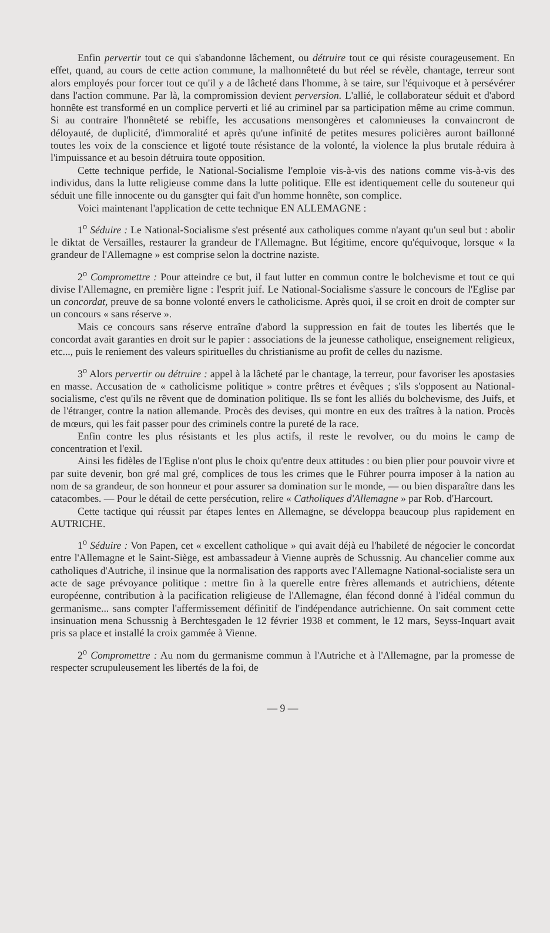Enfin pervertir tout ce qui s'abandonne lâchement, ou détruire tout ce qui résiste courageusement. En effet, quand, au cours de cette action commune, la malhonnêteté du but réel se révèle, chantage, terreur sont alors employés pour forcer tout ce qu'il y a de lâcheté dans l'homme, à se taire, sur l'équivoque et à persévérer dans l'action commune. Par là, la compromission devient perversion. L'allié, le collaborateur séduit et d'abord honnête est transformé en un complice perverti et lié au criminel par sa participation même au crime commun. Si au contraire l'honnêteté se rebiffe, les accusations mensongères et calomnieuses la convaincront de déloyauté, de duplicité, d'immoralité et après qu'une infinité de petites mesures policières auront baillonné toutes les voix de la conscience et ligoté toute résistance de la volonté, la violence la plus brutale réduira à l'impuissance et au besoin détruira toute opposition.
Cette technique perfide, le National-Socialisme l'emploie vis-à-vis des nations comme vis-à-vis des individus, dans la lutte religieuse comme dans la lutte politique. Elle est identiquement celle du souteneur qui séduit une fille innocente ou du gansgter qui fait d'un homme honnête, son complice.
Voici maintenant l'application de cette technique EN ALLEMAGNE :
1<sup>o</sup> Séduire : Le National-Socialisme s'est présenté aux catholiques comme n'ayant qu'un seul but : abolir le diktat de Versailles, restaurer la grandeur de l'Allemagne. But légitime, encore qu'équivoque, lorsque « la grandeur de l'Allemagne » est comprise selon la doctrine naziste.
2<sup>o</sup> Compromettre : Pour atteindre ce but, il faut lutter en commun contre le bolchevisme et tout ce qui divise l'Allemagne, en première ligne : l'esprit juif. Le National-Socialisme s'assure le concours de l'Eglise par un concordat, preuve de sa bonne volonté envers le catholicisme. Après quoi, il se croit en droit de compter sur un concours « sans réserve ».
Mais ce concours sans réserve entraîne d'abord la suppression en fait de toutes les libertés que le concordat avait garanties en droit sur le papier : associations de la jeunesse catholique, enseignement religieux, etc..., puis le reniement des valeurs spirituelles du christianisme au profit de celles du nazisme.
3<sup>o</sup> Alors pervertir ou détruire : appel à la lâcheté par le chantage, la terreur, pour favoriser les apostasies en masse. Accusation de « catholicisme politique » contre prêtres et évêques ; s'ils s'opposent au National-socialisme, c'est qu'ils ne rêvent que de domination politique. Ils se font les alliés du bolchevisme, des Juifs, et de l'étranger, contre la nation allemande. Procès des devises, qui montre en eux des traîtres à la nation. Procès de mœurs, qui les fait passer pour des criminels contre la pureté de la race.
Enfin contre les plus résistants et les plus actifs, il reste le revolver, ou du moins le camp de concentration et l'exil.
Ainsi les fidèles de l'Eglise n'ont plus le choix qu'entre deux attitudes : ou bien plier pour pouvoir vivre et par suite devenir, bon gré mal gré, complices de tous les crimes que le Führer pourra imposer à la nation au nom de sa grandeur, de son honneur et pour assurer sa domination sur le monde, — ou bien disparaître dans les catacombes. — Pour le détail de cette persécution, relire « Catholiques d'Allemagne » par Rob. d'Harcourt.
Cette tactique qui réussit par étapes lentes en Allemagne, se développa beaucoup plus rapidement en AUTRICHE.
1<sup>o</sup> Séduire : Von Papen, cet « excellent catholique » qui avait déjà eu l'habileté de négocier le concordat entre l'Allemagne et le Saint-Siège, est ambassadeur à Vienne auprès de Schussnig. Au chancelier comme aux catholiques d'Autriche, il insinue que la normalisation des rapports avec l'Allemagne National-socialiste sera un acte de sage prévoyance politique : mettre fin à la querelle entre frères allemands et autrichiens, détente européenne, contribution à la pacification religieuse de l'Allemagne, élan fécond donné à l'idéal commun du germanisme... sans compter l'affermissement définitif de l'indépendance autrichienne. On sait comment cette insinuation mena Schussnig à Berchtesgaden le 12 février 1938 et comment, le 12 mars, Seyss-Inquart avait pris sa place et installé la croix gammée à Vienne.
2<sup>o</sup> Compromettre : Au nom du germanisme commun à l'Autriche et à l'Allemagne, par la promesse de respecter scrupuleusement les libertés de la foi, de
— 9 —